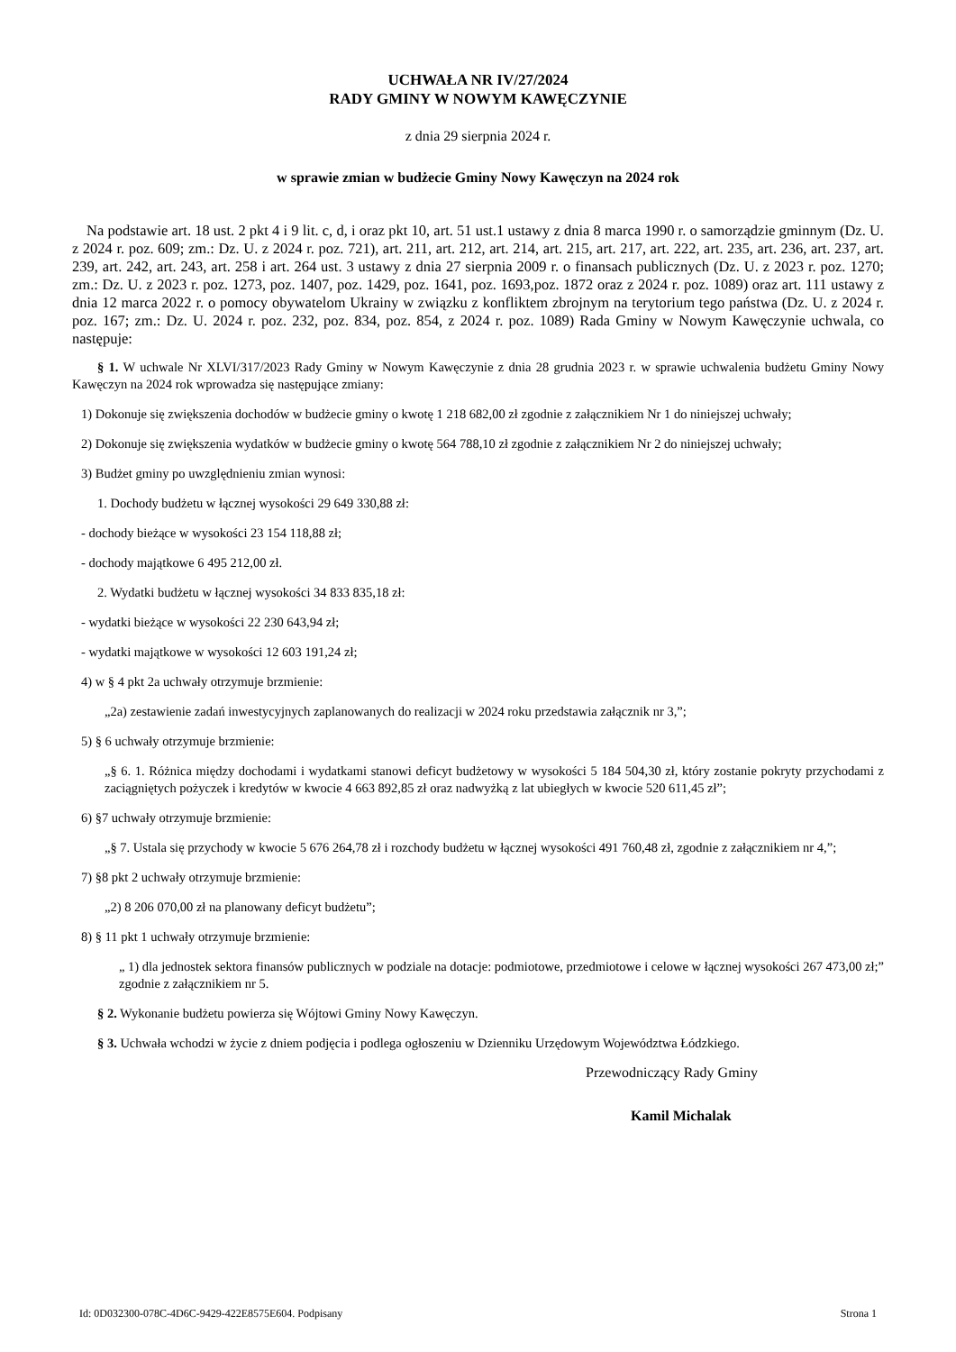UCHWAŁA NR IV/27/2024
RADY GMINY W NOWYM KAWĘCZYNIE
z dnia 29 sierpnia 2024 r.
w sprawie zmian w budżecie Gminy Nowy Kawęczyn na 2024 rok
Na podstawie art. 18 ust. 2 pkt 4 i 9 lit. c, d, i oraz pkt 10, art. 51 ust.1 ustawy z dnia 8 marca 1990 r. o samorządzie gminnym (Dz. U. z 2024 r. poz. 609; zm.: Dz. U. z 2024 r. poz. 721), art. 211, art. 212, art. 214, art. 215, art. 217, art. 222, art. 235, art. 236, art. 237, art. 239, art. 242, art. 243, art. 258 i art. 264 ust. 3 ustawy z dnia 27 sierpnia 2009 r. o finansach publicznych (Dz. U. z 2023 r. poz. 1270; zm.: Dz. U. z 2023 r. poz. 1273, poz. 1407, poz. 1429, poz. 1641, poz. 1693,poz. 1872 oraz z 2024 r. poz. 1089) oraz art. 111 ustawy z dnia 12 marca 2022 r. o pomocy obywatelom Ukrainy w związku z konfliktem zbrojnym na terytorium tego państwa (Dz. U. z 2024 r. poz. 167; zm.: Dz. U. 2024 r. poz. 232, poz. 834, poz. 854, z 2024 r. poz. 1089) Rada Gminy w Nowym Kawęczynie uchwala, co następuje:
§ 1. W uchwale Nr XLVI/317/2023 Rady Gminy w Nowym Kawęczynie z dnia 28 grudnia 2023 r. w sprawie uchwalenia budżetu Gminy Nowy Kawęczyn na 2024 rok wprowadza się następujące zmiany:
1) Dokonuje się zwiększenia dochodów w budżecie gminy o kwotę 1 218 682,00 zł zgodnie z załącznikiem Nr 1 do niniejszej uchwały;
2) Dokonuje się zwiększenia wydatków w budżecie gminy o kwotę 564 788,10 zł zgodnie z załącznikiem Nr 2 do niniejszej uchwały;
3) Budżet gminy po uwzględnieniu zmian wynosi:
1. Dochody budżetu w łącznej wysokości 29 649 330,88 zł:
- dochody bieżące w wysokości 23 154 118,88 zł;
- dochody majątkowe 6 495 212,00 zł.
2. Wydatki budżetu w łącznej wysokości 34 833 835,18 zł:
- wydatki bieżące w wysokości 22 230 643,94 zł;
- wydatki majątkowe w wysokości 12 603 191,24 zł;
4) w § 4 pkt 2a uchwały otrzymuje brzmienie:
„2a) zestawienie zadań inwestycyjnych zaplanowanych do realizacji w 2024 roku przedstawia załącznik nr 3,”;
5) § 6 uchwały otrzymuje brzmienie:
„§ 6. 1. Różnica między dochodami i wydatkami stanowi deficyt budżetowy w wysokości 5 184 504,30 zł, który zostanie pokryty przychodami z zaciągniętych pożyczek i kredytów w kwocie 4 663 892,85 zł oraz nadwyżką z lat ubiegłych w kwocie 520 611,45 zł”;
6) §7 uchwały otrzymuje brzmienie:
„§ 7. Ustala się przychody w kwocie 5 676 264,78 zł i rozchody budżetu w łącznej wysokości 491 760,48 zł, zgodnie z załącznikiem nr 4,”;
7) §8 pkt 2 uchwały otrzymuje brzmienie:
„2) 8 206 070,00 zł na planowany deficyt budżetu”;
8) § 11 pkt 1 uchwały otrzymuje brzmienie:
„ 1) dla jednostek sektora finansów publicznych w podziale na dotacje: podmiotowe, przedmiotowe i celowe w łącznej wysokości 267 473,00 zł;” zgodnie z załącznikiem nr 5.
§ 2. Wykonanie budżetu powierza się Wójtowi Gminy Nowy Kawęczyn.
§ 3. Uchwała wchodzi w życie z dniem podjęcia i podlega ogłoszeniu w Dzienniku Urzędowym Województwa Łódzkiego.
Przewodniczący Rady Gminy
Kamil Michalak
Id: 0D032300-078C-4D6C-9429-422E8575E604. Podpisany Strona 1